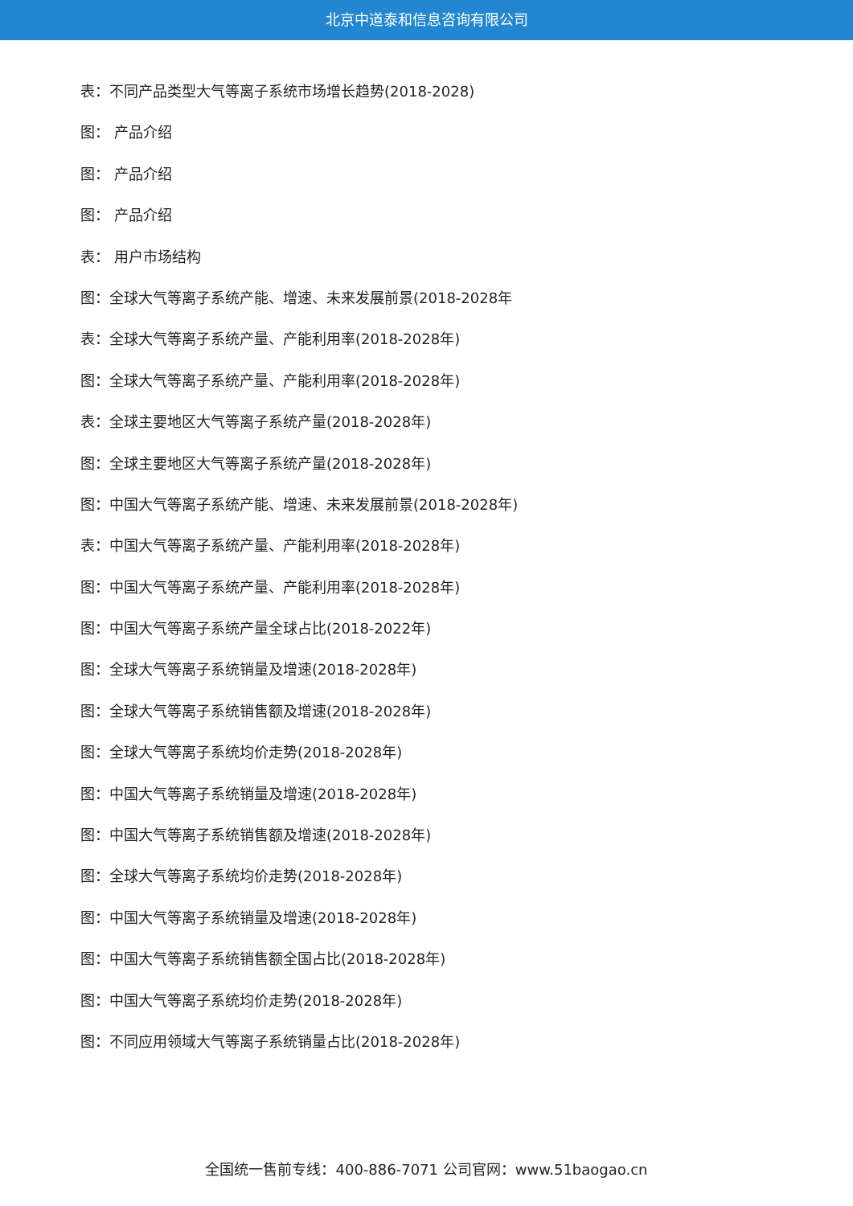北京中道泰和信息咨询有限公司
表：不同产品类型大气等离子系统市场增长趋势(2018-2028)
图： 产品介绍
图： 产品介绍
图： 产品介绍
表： 用户市场结构
图：全球大气等离子系统产能、增速、未来发展前景(2018-2028年
表：全球大气等离子系统产量、产能利用率(2018-2028年)
图：全球大气等离子系统产量、产能利用率(2018-2028年)
表：全球主要地区大气等离子系统产量(2018-2028年)
图：全球主要地区大气等离子系统产量(2018-2028年)
图：中国大气等离子系统产能、增速、未来发展前景(2018-2028年)
表：中国大气等离子系统产量、产能利用率(2018-2028年)
图：中国大气等离子系统产量、产能利用率(2018-2028年)
图：中国大气等离子系统产量全球占比(2018-2022年)
图：全球大气等离子系统销量及增速(2018-2028年)
图：全球大气等离子系统销售额及增速(2018-2028年)
图：全球大气等离子系统均价走势(2018-2028年)
图：中国大气等离子系统销量及增速(2018-2028年)
图：中国大气等离子系统销售额及增速(2018-2028年)
图：全球大气等离子系统均价走势(2018-2028年)
图：中国大气等离子系统销量及增速(2018-2028年)
图：中国大气等离子系统销售额全国占比(2018-2028年)
图：中国大气等离子系统均价走势(2018-2028年)
图：不同应用领域大气等离子系统销量占比(2018-2028年)
全国统一售前专线：400-886-7071 公司官网：www.51baogao.cn